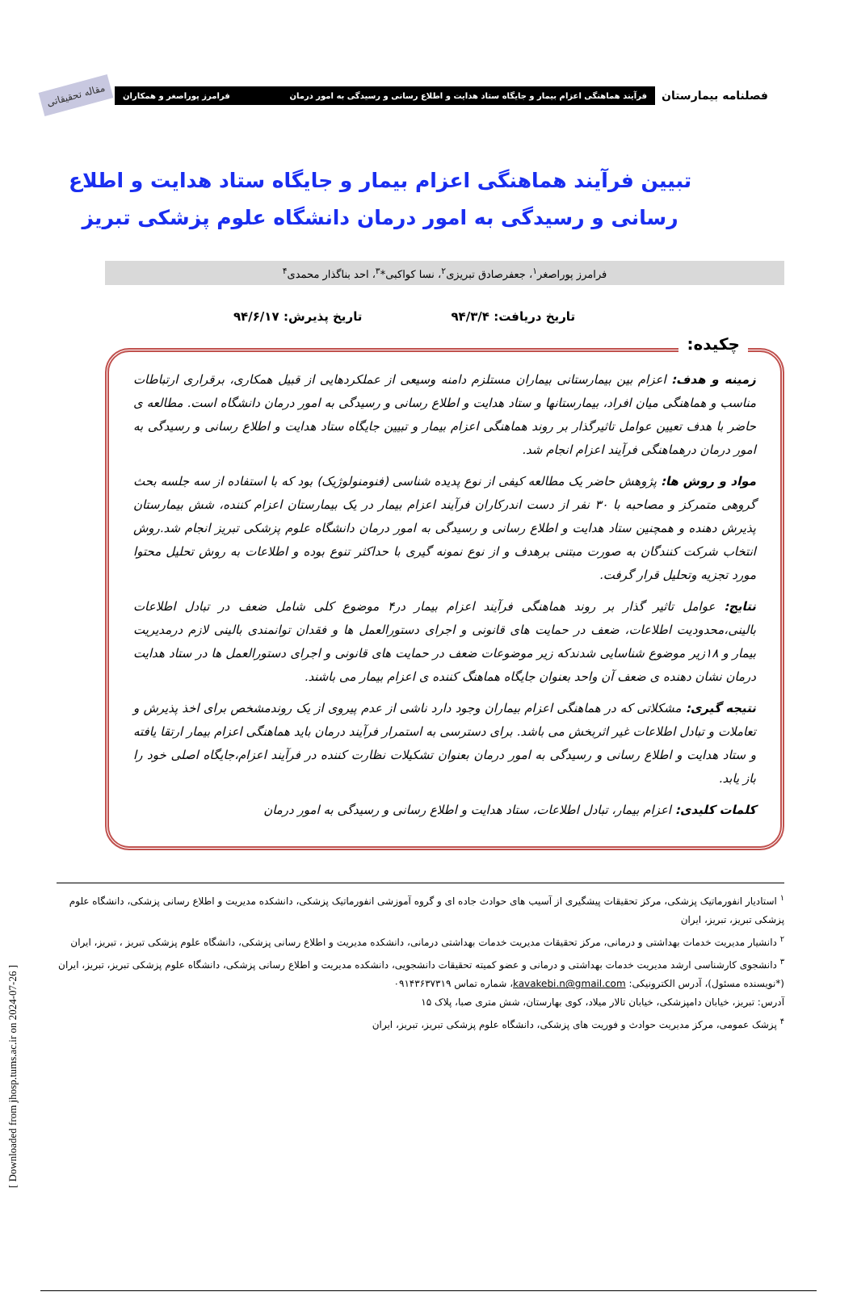فصلنامه بیمارستان
فرآیند هماهنگی اعزام بیمار و جایگاه ستاد هدایت و اطلاع رسانی و رسیدگی به امور درمان فرامرز پوراصغر و همکاران
مقاله تحقیقاتی
تبیین فرآیند هماهنگی اعزام بیمار و جایگاه ستاد هدایت و اطلاع رسانی و رسیدگی به امور درمان دانشگاه علوم پزشکی تبریز
فرامرز پوراصغر<sup>۱</sup>، جعفرصادق تبریزی<sup>۲</sup>، نسا کواکبی*<sup>۳</sup>، احد بناگذار محمدی<sup>۴</sup>
تاریخ دریافت: ۹۴/۳/۴ تاریخ پذیرش: ۹۴/۶/۱۷
چکیده:
زمینه و هدف: اعزام بین بیمارستانی بیماران مستلزم دامنه وسیعی از عملکردهایی از قبیل همکاری، برقراری ارتباطات مناسب و هماهنگی میان افراد، بیمارستانها و ستاد هدایت و اطلاع رسانی و رسیدگی به امور درمان دانشگاه است. مطالعه ی حاضر با هدف تعیین عوامل تاثیرگذار بر روند هماهنگی اعزام بیمار و تبیین جایگاه ستاد هدایت و اطلاع رسانی و رسیدگی به امور درمان درهماهنگی فرآیند اعزام انجام شد.
مواد و روش ها: پژوهش حاضر یک مطالعه کیفی از نوع پدیده شناسی (فنومنولوژیک) بود که با استفاده از سه جلسه بحث گروهی متمرکز و مصاحبه با ۳۰ نفر از دست اندرکاران فرآیند اعزام بیمار در یک بیمارستان اعزام کننده، شش بیمارستان پذیرش دهنده و همچنین ستاد هدایت و اطلاع رسانی و رسیدگی به امور درمان دانشگاه علوم پزشکی تبریز انجام شد.روش انتخاب شرکت کنندگان به صورت مبتنی برهدف و از نوع نمونه گیری با حداکثر تنوع بوده و اطلاعات به روش تحلیل محتوا مورد تجزیه وتحلیل قرار گرفت.
نتایج: عوامل تاثیر گذار بر روند هماهنگی فرآیند اعزام بیمار در۴ موضوع کلی شامل ضعف در تبادل اطلاعات بالینی،محدودیت اطلاعات، ضعف در حمایت های قانونی و اجرای دستورالعمل ها و فقدان توانمندی بالینی لازم درمدیریت بیمار و ۱۸زیر موضوع شناسایی شدندکه زیر موضوعات ضعف در حمایت های قانونی و اجرای دستورالعمل ها در ستاد هدایت درمان نشان دهنده ی ضعف آن واحد بعنوان جایگاه هماهنگ کننده ی اعزام بیمار می باشند.
نتیجه گیری: مشکلاتی که در هماهنگی اعزام بیماران وجود دارد ناشی از عدم پیروی از یک روندمشخص برای اخذ پذیرش و تعاملات و تبادل اطلاعات غیر اثربخش می باشد. برای دسترسی به استمرار فرآیند درمان باید هماهنگی اعزام بیمار ارتقا یافته و ستاد هدایت و اطلاع رسانی و رسیدگی به امور درمان بعنوان تشکیلات نظارت کننده در فرآیند اعزام،جایگاه اصلی خود را باز یابد.
کلمات کلیدی: اعزام بیمار، تبادل اطلاعات، ستاد هدایت و اطلاع رسانی و رسیدگی به امور درمان
<sup>۱</sup> استادیار انفورماتیک پزشکی، مرکز تحقیقات پیشگیری از آسیب های حوادث جاده ای و گروه آموزشی انفورماتیک پزشکی، دانشکده مدیریت و اطلاع رسانی پزشکی، دانشگاه علوم پزشکی تبریز، تبریز، ایران
<sup>۲</sup> دانشیار مدیریت خدمات بهداشتی و درمانی، مرکز تحقیقات مدیریت خدمات بهداشتی درمانی، دانشکده مدیریت و اطلاع رسانی پزشکی، دانشگاه علوم پزشکی تبریز ، تبریز، ایران
<sup>۳</sup> دانشجوی کارشناسی ارشد مدیریت خدمات بهداشتی و درمانی و عضو کمیته تحقیقات دانشجویی، دانشکده مدیریت و اطلاع رسانی پزشکی، دانشگاه علوم پزشکی تبریز، تبریز، ایران (*نویسنده مسئول)، آدرس الکترونیکی: kavakebi.n@gmail.com، شماره تماس ۰۹۱۴۳۶۳۷۳۱۹
آدرس: تبریز، خیابان دامپزشکی، خیابان تالار میلاد، کوی بهارستان، شش متری صبا، پلاک ۱۵
<sup>۴</sup> پزشک عمومی، مرکز مدیریت حوادث و فوریت های پزشکی، دانشگاه علوم پزشکی تبریز، تبریز، ایران
[ Downloaded from jhosp.tums.ac.ir on 2024-07-26 ]